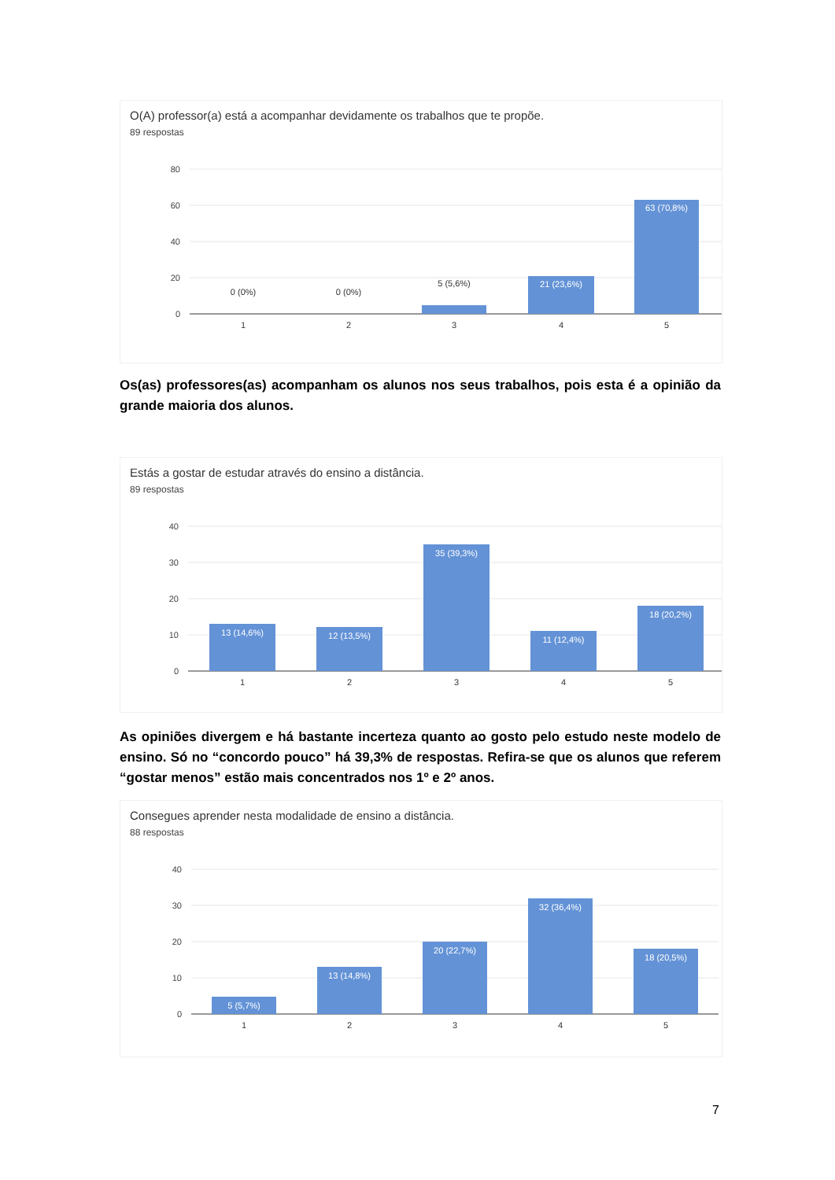O(A) professor(a) está a acompanhar devidamente os trabalhos que te propõe.
89 respostas
80
60
40
20
0
0 (0%)
0 (0%)
5 (5,6%)
21 (23,6%)
63 (70,8%)
1
2
3
4
5
Os(as) professores(as) acompanham os alunos nos seus trabalhos, pois esta é a opinião da grande maioria dos alunos.
Estás a gostar de estudar através do ensino a distância.
89 respostas
40
30
20
10
0
13 (14,6%)
12 (13,5%)
35 (39,3%)
11 (12,4%)
18 (20,2%)
1
2
3
4
5
As opiniões divergem e há bastante incerteza quanto ao gosto pelo estudo neste modelo de ensino. Só no “concordo pouco” há 39,3% de respostas. Refira-se que os alunos que referem “gostar menos” estão mais concentrados nos 1º e 2º anos.
Consegues aprender nesta modalidade de ensino a distância.
88 respostas
40
30
20
10
0
5 (5,7%)
13 (14,8%)
20 (22,7%)
32 (36,4%)
18 (20,5%)
1
2
3
4
5
7